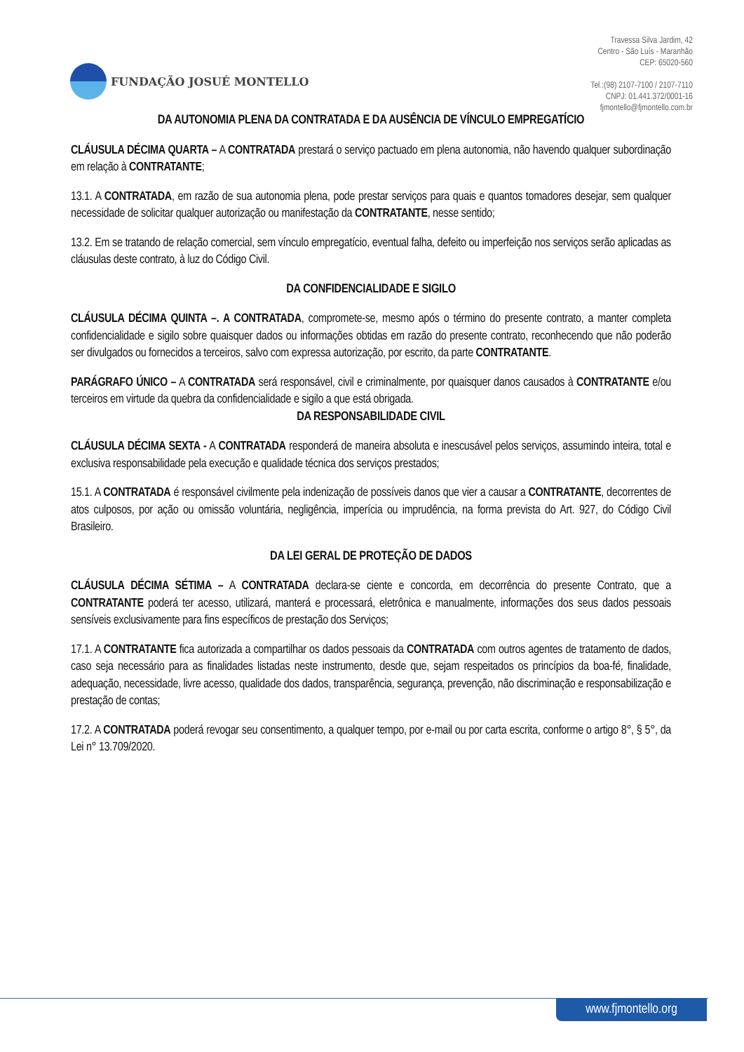FUNDAÇÃO JOSUÉ MONTELLO
Travessa Silva Jardim, 42
Centro - São Luís - Maranhão
CEP: 65020-560
Tel.:(98) 2107-7100 / 2107-7110
CNPJ: 01.441.372/0001-16
fjmontello@fjmontello.com.br
DA AUTONOMIA PLENA DA CONTRATADA E DA AUSÊNCIA DE VÍNCULO EMPREGATÍCIO
CLÁUSULA DÉCIMA QUARTA – A CONTRATADA prestará o serviço pactuado em plena autonomia, não havendo qualquer subordinação em relação à CONTRATANTE;
13.1. A CONTRATADA, em razão de sua autonomia plena, pode prestar serviços para quais e quantos tomadores desejar, sem qualquer necessidade de solicitar qualquer autorização ou manifestação da CONTRATANTE, nesse sentido;
13.2. Em se tratando de relação comercial, sem vínculo empregatício, eventual falha, defeito ou imperfeição nos serviços serão aplicadas as cláusulas deste contrato, à luz do Código Civil.
DA CONFIDENCIALIDADE E SIGILO
CLÁUSULA DÉCIMA QUINTA –. A CONTRATADA, compromete-se, mesmo após o término do presente contrato, a manter completa confidencialidade e sigilo sobre quaisquer dados ou informações obtidas em razão do presente contrato, reconhecendo que não poderão ser divulgados ou fornecidos a terceiros, salvo com expressa autorização, por escrito, da parte CONTRATANTE.
PARÁGRAFO ÚNICO – A CONTRATADA será responsável, civil e criminalmente, por quaisquer danos causados à CONTRATANTE e/ou terceiros em virtude da quebra da confidencialidade e sigilo a que está obrigada.
DA RESPONSABILIDADE CIVIL
CLÁUSULA DÉCIMA SEXTA - A CONTRATADA responderá de maneira absoluta e inescusável pelos serviços, assumindo inteira, total e exclusiva responsabilidade pela execução e qualidade técnica dos serviços prestados;
15.1. A CONTRATADA é responsável civilmente pela indenização de possíveis danos que vier a causar a CONTRATANTE, decorrentes de atos culposos, por ação ou omissão voluntária, negligência, imperícia ou imprudência, na forma prevista do Art. 927, do Código Civil Brasileiro.
DA LEI GERAL DE PROTEÇÃO DE DADOS
CLÁUSULA DÉCIMA SÉTIMA – A CONTRATADA declara-se ciente e concorda, em decorrência do presente Contrato, que a CONTRATANTE poderá ter acesso, utilizará, manterá e processará, eletrônica e manualmente, informações dos seus dados pessoais sensíveis exclusivamente para fins específicos de prestação dos Serviços;
17.1. A CONTRATANTE fica autorizada a compartilhar os dados pessoais da CONTRATADA com outros agentes de tratamento de dados, caso seja necessário para as finalidades listadas neste instrumento, desde que, sejam respeitados os princípios da boa-fé, finalidade, adequação, necessidade, livre acesso, qualidade dos dados, transparência, segurança, prevenção, não discriminação e responsabilização e prestação de contas;
17.2. A CONTRATADA poderá revogar seu consentimento, a qualquer tempo, por e-mail ou por carta escrita, conforme o artigo 8°, § 5°, da Lei n° 13.709/2020.
www.fjmontello.org